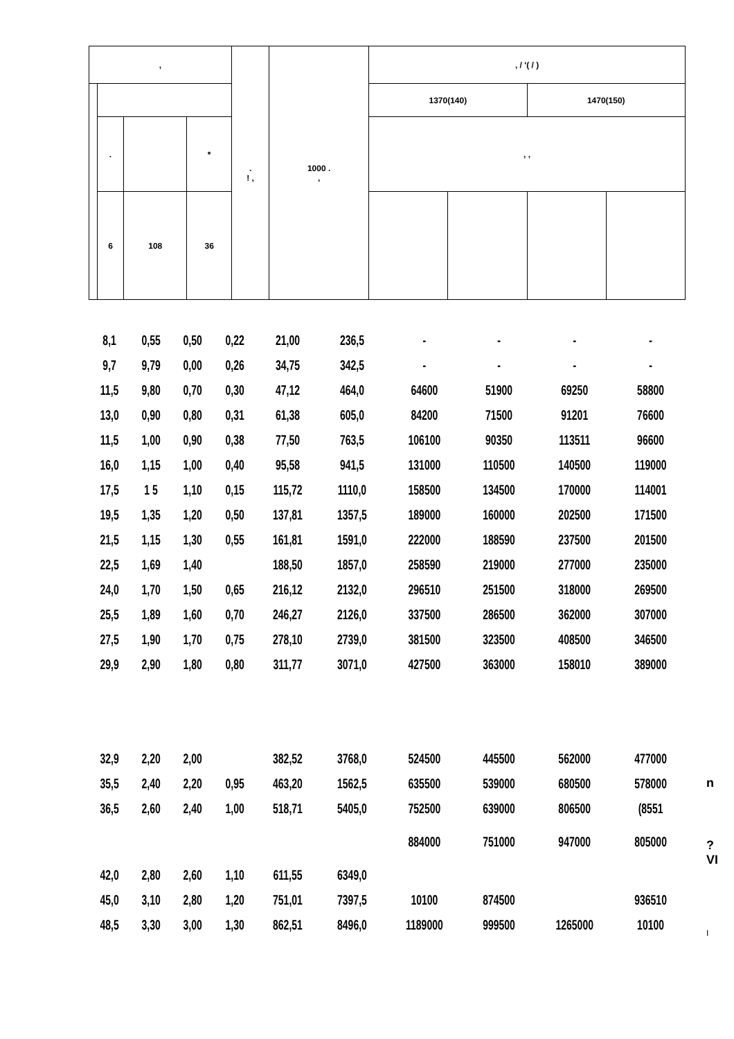| , | | | | . ! , | 1000 . , | , / '( / ) | | | |
| | | | | | | 1370(140) | | 1470(150) | |
| | . | | * | | | , , | | | |
| | 6 | 108 | 36 | | | | | | |
| 8,1 | 0,55 | 0,50 | 0,22 | 21,00 | 236,5 | - | - | - | - |
| 9,7 | 9,79 | 0,00 | 0,26 | 34,75 | 342,5 | - | - | - | - |
| 11,5 | 9,80 | 0,70 | 0,30 | 47,12 | 464,0 | 64600 | 51900 | 69250 | 58800 |
| 13,0 | 0,90 | 0,80 | 0,31 | 61,38 | 605,0 | 84200 | 71500 | 91201 | 76600 |
| 11,5 | 1,00 | 0,90 | 0,38 | 77,50 | 763,5 | 106100 | 90350 | 113511 | 96600 |
| 16,0 | 1,15 | 1,00 | 0,40 | 95,58 | 941,5 | 131000 | 110500 | 140500 | 119000 |
| 17,5 | 1 5 | 1,10 | 0,15 | 115,72 | 1110,0 | 158500 | 134500 | 170000 | 114001 |
| 19,5 | 1,35 | 1,20 | 0,50 | 137,81 | 1357,5 | 189000 | 160000 | 202500 | 171500 |
| 21,5 | 1,15 | 1,30 | 0,55 | 161,81 | 1591,0 | 222000 | 188590 | 237500 | 201500 |
| 22,5 | 1,69 | 1,40 | | 188,50 | 1857,0 | 258590 | 219000 | 277000 | 235000 |
| 24,0 | 1,70 | 1,50 | 0,65 | 216,12 | 2132,0 | 296510 | 251500 | 318000 | 269500 |
| 25,5 | 1,89 | 1,60 | 0,70 | 246,27 | 2126,0 | 337500 | 286500 | 362000 | 307000 |
| 27,5 | 1,90 | 1,70 | 0,75 | 278,10 | 2739,0 | 381500 | 323500 | 408500 | 346500 |
| 29,9 | 2,90 | 1,80 | 0,80 | 311,77 | 3071,0 | 427500 | 363000 | 158010 | 389000 |
| 32,9 | 2,20 | 2,00 | | 382,52 | 3768,0 | 524500 | 445500 | 562000 | 477000 |
| 35,5 | 2,40 | 2,20 | 0,95 | 463,20 | 1562,5 | 635500 | 539000 | 680500 | 578000 |
| 36,5 | 2,60 | 2,40 | 1,00 | 518,71 | 5405,0 | 752500 | 639000 | 806500 | (8551 |
| | | | | | | 884000 | 751000 | 947000 | 805000 |
| 42,0 | 2,80 | 2,60 | 1,10 | 611,55 | 6349,0 | | | | |
| 45,0 | 3,10 | 2,80 | 1,20 | 751,01 | 7397,5 | 10100 | 874500 | | 936510 |
| 48,5 | 3,30 | 3,00 | 1,30 | 862,51 | 8496,0 | 1189000 | 999500 | 1265000 | 10100 |
n
?
VI
I